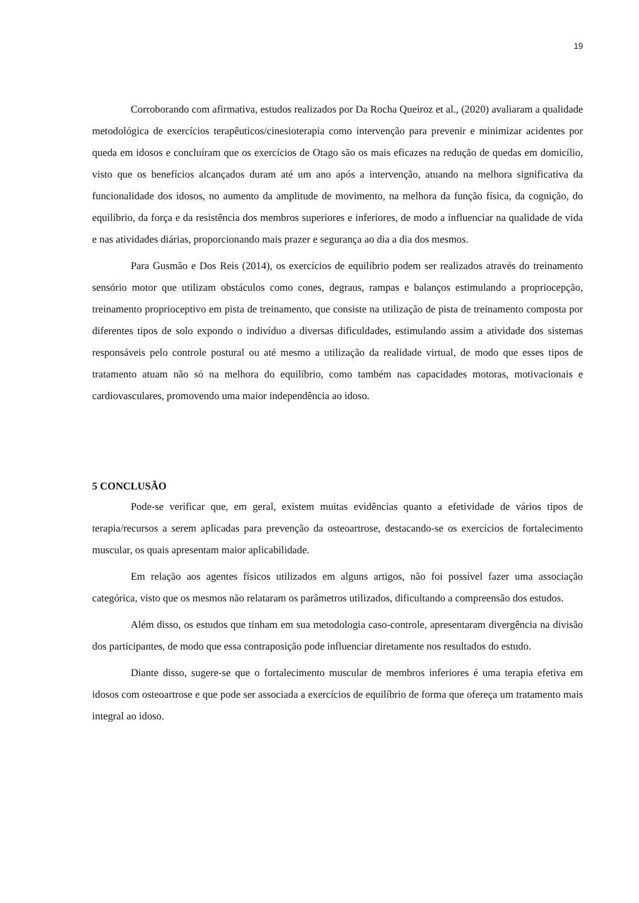19
Corroborando com afirmativa, estudos realizados por Da Rocha Queiroz et al., (2020) avaliaram a qualidade metodológica de exercícios terapêuticos/cinesioterapia como intervenção para prevenir e minimizar acidentes por queda em idosos e concluíram que os exercícios de Otago são os mais eficazes na redução de quedas em domicílio, visto que os benefícios alcançados duram até um ano após a intervenção, atuando na melhora significativa da funcionalidade dos idosos, no aumento da amplitude de movimento, na melhora da função física, da cognição, do equilíbrio, da força e da resistência dos membros superiores e inferiores, de modo a influenciar na qualidade de vida e nas atividades diárias, proporcionando mais prazer e segurança ao dia a dia dos mesmos.
Para Gusmão e Dos Reis (2014), os exercícios de equilíbrio podem ser realizados através do treinamento sensório motor que utilizam obstáculos como cones, degraus, rampas e balanços estimulando a propriocepção, treinamento proprioceptivo em pista de treinamento, que consiste na utilização de pista de treinamento composta por diferentes tipos de solo expondo o indivíduo a diversas dificuldades, estimulando assim a atividade dos sistemas responsáveis pelo controle postural ou até mesmo a utilização da realidade virtual, de modo que esses tipos de tratamento atuam não só na melhora do equilíbrio, como também nas capacidades motoras, motivacionais e cardiovasculares, promovendo uma maior independência ao idoso.
5 CONCLUSÃO
Pode-se verificar que, em geral, existem muitas evidências quanto a efetividade de vários tipos de terapia/recursos a serem aplicadas para prevenção da osteoartrose, destacando-se os exercícios de fortalecimento muscular, os quais apresentam maior aplicabilidade.
Em relação aos agentes físicos utilizados em alguns artigos, não foi possível fazer uma associação categórica, visto que os mesmos não relataram os parâmetros utilizados, dificultando a compreensão dos estudos.
Além disso, os estudos que tinham em sua metodologia caso-controle, apresentaram divergência na divisão dos participantes, de modo que essa contraposição pode influenciar diretamente nos resultados do estudo.
Diante disso, sugere-se que o fortalecimento muscular de membros inferiores é uma terapia efetiva em idosos com osteoartrose e que pode ser associada a exercícios de equilíbrio de forma que ofereça um tratamento mais integral ao idoso.